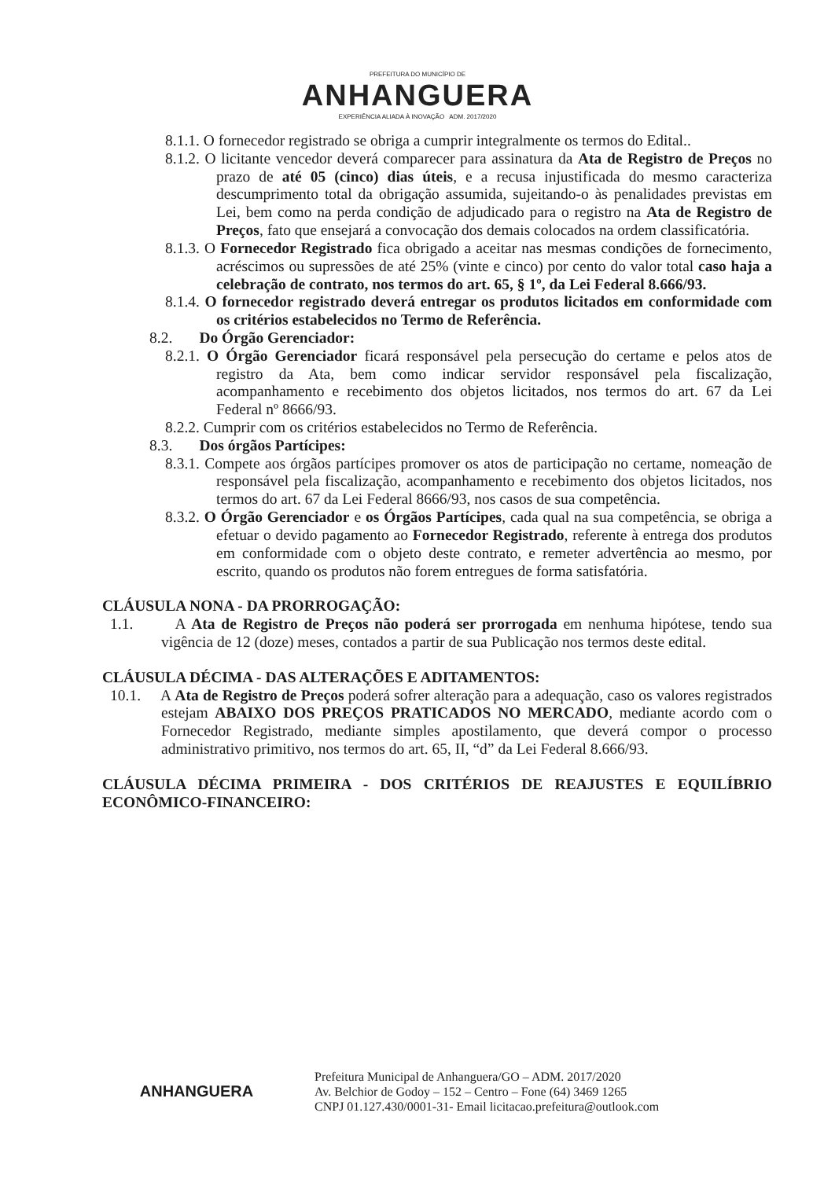PREFEITURA DO MUNICÍPIO DE
ANHANGUERA
EXPERIÊNCIA ALIADA À INOVAÇÃO ADM. 2017/2020
8.1.1. O fornecedor registrado se obriga a cumprir integralmente os termos do Edital..
8.1.2. O licitante vencedor deverá comparecer para assinatura da Ata de Registro de Preços no prazo de até 05 (cinco) dias úteis, e a recusa injustificada do mesmo caracteriza descumprimento total da obrigação assumida, sujeitando-o às penalidades previstas em Lei, bem como na perda condição de adjudicado para o registro na Ata de Registro de Preços, fato que ensejará a convocação dos demais colocados na ordem classificatória.
8.1.3. O Fornecedor Registrado fica obrigado a aceitar nas mesmas condições de fornecimento, acréscimos ou supressões de até 25% (vinte e cinco) por cento do valor total caso haja a celebração de contrato, nos termos do art. 65, § 1º, da Lei Federal 8.666/93.
8.1.4. O fornecedor registrado deverá entregar os produtos licitados em conformidade com os critérios estabelecidos no Termo de Referência.
8.2. Do Órgão Gerenciador:
8.2.1. O Órgão Gerenciador ficará responsável pela persecução do certame e pelos atos de registro da Ata, bem como indicar servidor responsável pela fiscalização, acompanhamento e recebimento dos objetos licitados, nos termos do art. 67 da Lei Federal nº 8666/93.
8.2.2. Cumprir com os critérios estabelecidos no Termo de Referência.
8.3. Dos órgãos Partícipes:
8.3.1. Compete aos órgãos partícipes promover os atos de participação no certame, nomeação de responsável pela fiscalização, acompanhamento e recebimento dos objetos licitados, nos termos do art. 67 da Lei Federal 8666/93, nos casos de sua competência.
8.3.2. O Órgão Gerenciador e os Órgãos Partícipes, cada qual na sua competência, se obriga a efetuar o devido pagamento ao Fornecedor Registrado, referente à entrega dos produtos em conformidade com o objeto deste contrato, e remeter advertência ao mesmo, por escrito, quando os produtos não forem entregues de forma satisfatória.
CLÁUSULA NONA - DA PRORROGAÇÃO:
1.1. A Ata de Registro de Preços não poderá ser prorrogada em nenhuma hipótese, tendo sua vigência de 12 (doze) meses, contados a partir de sua Publicação nos termos deste edital.
CLÁUSULA DÉCIMA - DAS ALTERAÇÕES E ADITAMENTOS:
10.1. A Ata de Registro de Preços poderá sofrer alteração para a adequação, caso os valores registrados estejam ABAIXO DOS PREÇOS PRATICADOS NO MERCADO, mediante acordo com o Fornecedor Registrado, mediante simples apostilamento, que deverá compor o processo administrativo primitivo, nos termos do art. 65, II, “d” da Lei Federal 8.666/93.
CLÁUSULA DÉCIMA PRIMEIRA - DOS CRITÉRIOS DE REAJUSTES E EQUILÍBRIO ECONÔMICO-FINANCEIRO:
ANHANGUERA
Prefeitura Municipal de Anhanguera/GO – ADM. 2017/2020
Av. Belchior de Godoy – 152 – Centro – Fone (64) 3469 1265
CNPJ 01.127.430/0001-31- Email licitacao.prefeitura@outlook.com